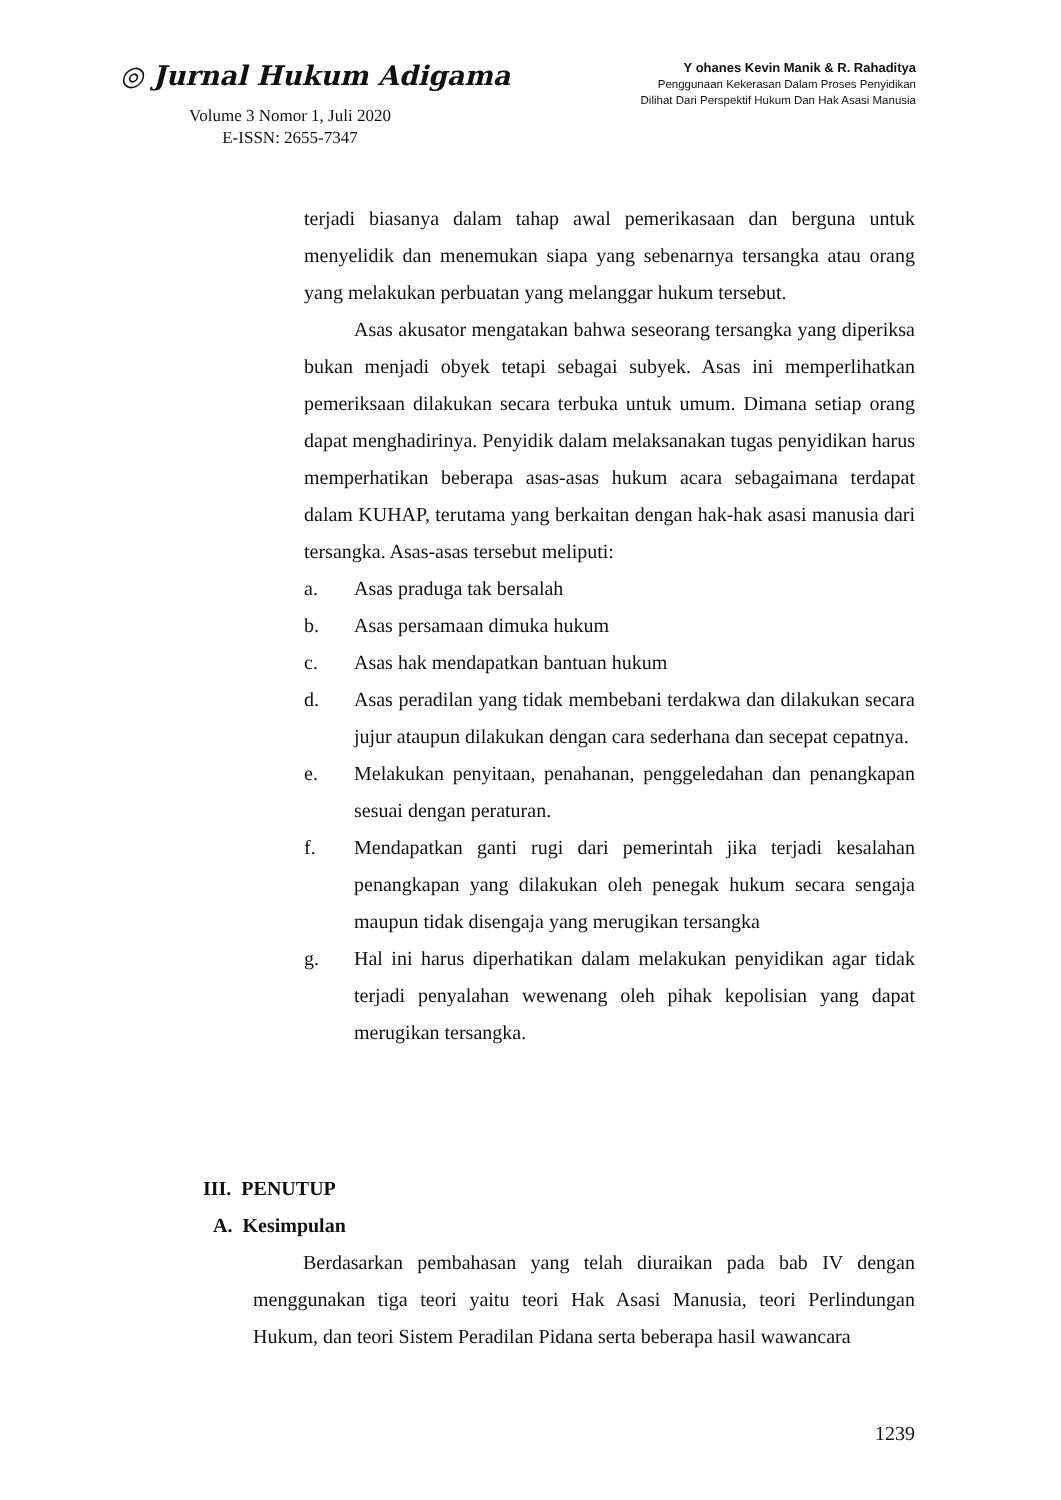◎ Jurnal Hukum Adigama
Volume 3 Nomor 1, Juli 2020
E-ISSN: 2655-7347
Y ohanes Kevin Manik & R. Rahaditya
Penggunaan Kekerasan Dalam Proses Penyidikan
Dilihat Dari Perspektif Hukum Dan Hak Asasi Manusia
terjadi biasanya dalam tahap awal pemerikasaan dan berguna untuk menyelidik dan menemukan siapa yang sebenarnya tersangka atau orang yang melakukan perbuatan yang melanggar hukum tersebut.
Asas akusator mengatakan bahwa seseorang tersangka yang diperiksa bukan menjadi obyek tetapi sebagai subyek. Asas ini memperlihatkan pemeriksaan dilakukan secara terbuka untuk umum. Dimana setiap orang dapat menghadirinya. Penyidik dalam melaksanakan tugas penyidikan harus memperhatikan beberapa asas-asas hukum acara sebagaimana terdapat dalam KUHAP, terutama yang berkaitan dengan hak-hak asasi manusia dari tersangka. Asas-asas tersebut meliputi:
a. Asas praduga tak bersalah
b. Asas persamaan dimuka hukum
c. Asas hak mendapatkan bantuan hukum
d. Asas peradilan yang tidak membebani terdakwa dan dilakukan secara jujur ataupun dilakukan dengan cara sederhana dan secepat cepatnya.
e. Melakukan penyitaan, penahanan, penggeledahan dan penangkapan sesuai dengan peraturan.
f. Mendapatkan ganti rugi dari pemerintah jika terjadi kesalahan penangkapan yang dilakukan oleh penegak hukum secara sengaja maupun tidak disengaja yang merugikan tersangka
g. Hal ini harus diperhatikan dalam melakukan penyidikan agar tidak terjadi penyalahan wewenang oleh pihak kepolisian yang dapat merugikan tersangka.
III. PENUTUP
A. Kesimpulan
Berdasarkan pembahasan yang telah diuraikan pada bab IV dengan menggunakan tiga teori yaitu teori Hak Asasi Manusia, teori Perlindungan Hukum, dan teori Sistem Peradilan Pidana serta beberapa hasil wawancara
1239